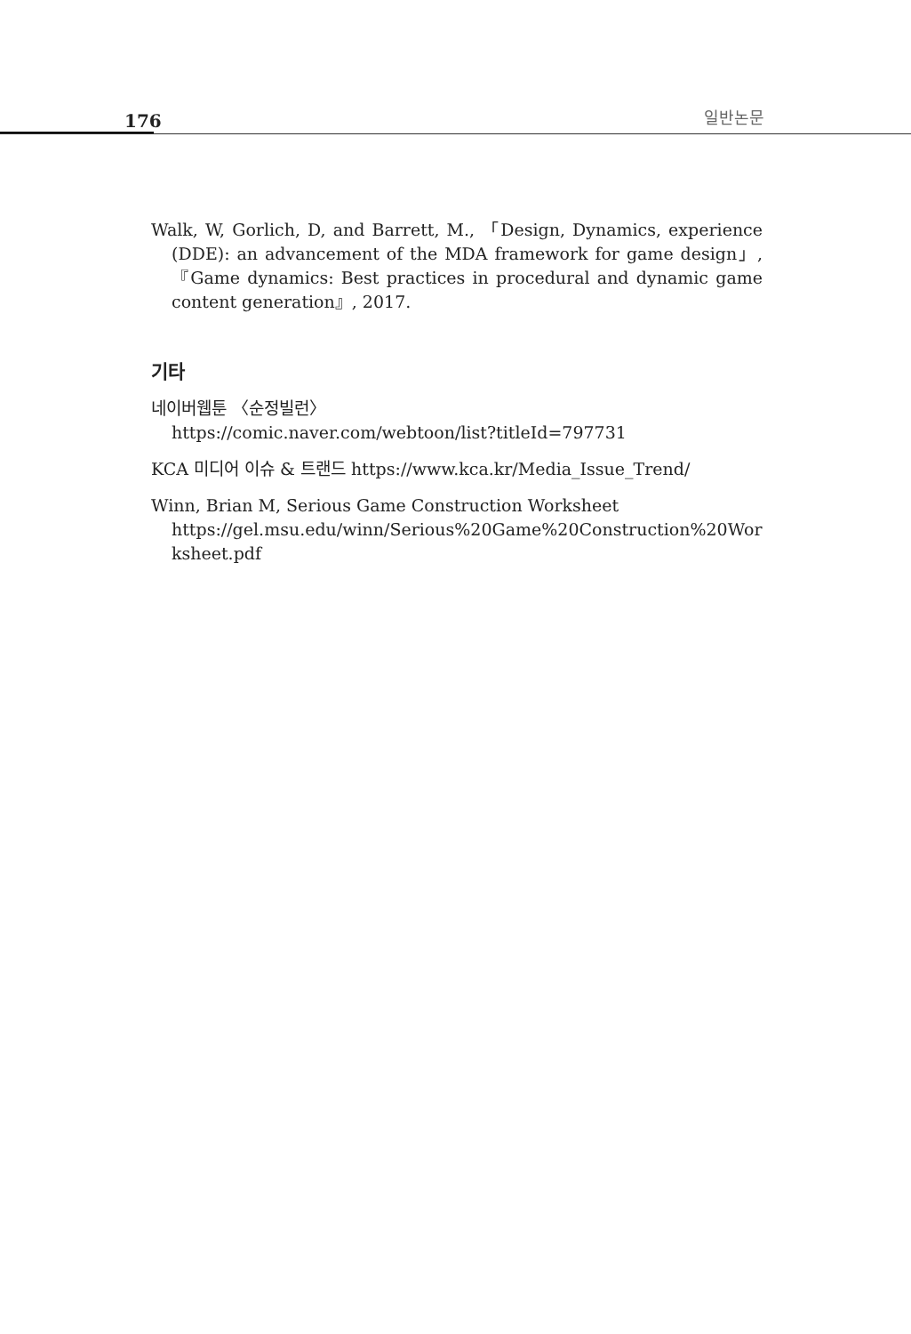176 일반논문
Walk, W, Gorlich, D, and Barrett, M., 「Design, Dynamics, experience (DDE): an advancement of the MDA framework for game design」, 『Game dynamics: Best practices in procedural and dynamic game content generation』, 2017.
기타
네이버웹툰 〈순정빌런〉
https://comic.naver.com/webtoon/list?titleId=797731
KCA 미디어 이슈 & 트랜드 https://www.kca.kr/Media_Issue_Trend/
Winn, Brian M, Serious Game Construction Worksheet
https://gel.msu.edu/winn/Serious%20Game%20Construction%20Wor ksheet.pdf